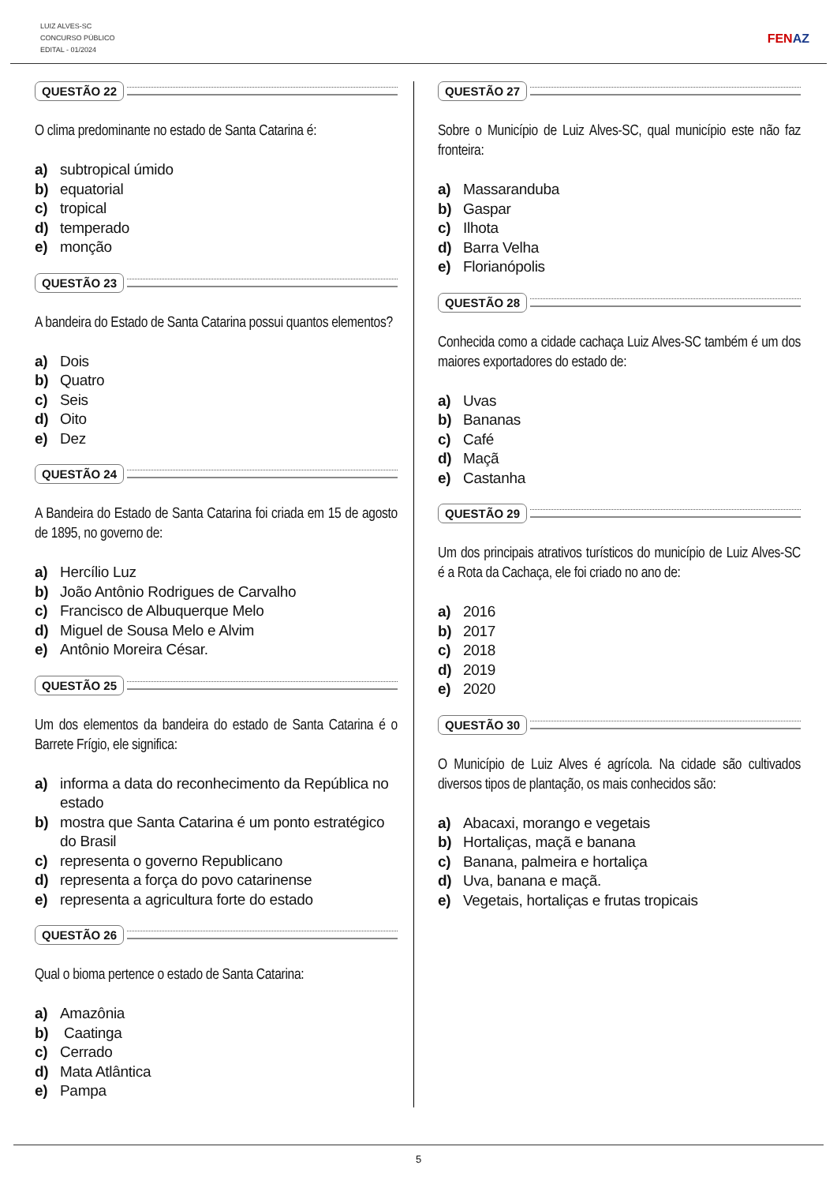LUIZ ALVES-SC
CONCURSO PÚBLICO
EDITAL - 01/2024
FENAZ
QUESTÃO 22
O clima predominante no estado de Santa Catarina é:
a) subtropical úmido
b) equatorial
c) tropical
d) temperado
e) monção
QUESTÃO 23
A bandeira do Estado de Santa Catarina possui quantos elementos?
a) Dois
b) Quatro
c) Seis
d) Oito
e) Dez
QUESTÃO 24
A Bandeira do Estado de Santa Catarina foi criada em 15 de agosto de 1895, no governo de:
a) Hercílio Luz
b) João Antônio Rodrigues de Carvalho
c) Francisco de Albuquerque Melo
d) Miguel de Sousa Melo e Alvim
e) Antônio Moreira César.
QUESTÃO 25
Um dos elementos da bandeira do estado de Santa Catarina é o Barrete Frígio, ele significa:
a) informa a data do reconhecimento da República no estado
b) mostra que Santa Catarina é um ponto estratégico do Brasil
c) representa o governo Republicano
d) representa a força do povo catarinense
e) representa a agricultura forte do estado
QUESTÃO 26
Qual o bioma pertence o estado de Santa Catarina:
a) Amazônia
b) Caatinga
c) Cerrado
d) Mata Atlântica
e) Pampa
QUESTÃO 27
Sobre o Município de Luiz Alves-SC, qual município este não faz fronteira:
a) Massaranduba
b) Gaspar
c) Ilhota
d) Barra Velha
e) Florianópolis
QUESTÃO 28
Conhecida como a cidade cachaça Luiz Alves-SC também é um dos maiores exportadores do estado de:
a) Uvas
b) Bananas
c) Café
d) Maçã
e) Castanha
QUESTÃO 29
Um dos principais atrativos turísticos do município de Luiz Alves-SC é a Rota da Cachaça, ele foi criado no ano de:
a) 2016
b) 2017
c) 2018
d) 2019
e) 2020
QUESTÃO 30
O Município de Luiz Alves é agrícola. Na cidade são cultivados diversos tipos de plantação, os mais conhecidos são:
a) Abacaxi, morango e vegetais
b) Hortaliças, maçã e banana
c) Banana, palmeira e hortaliça
d) Uva, banana e maçã.
e) Vegetais, hortaliças e frutas tropicais
5